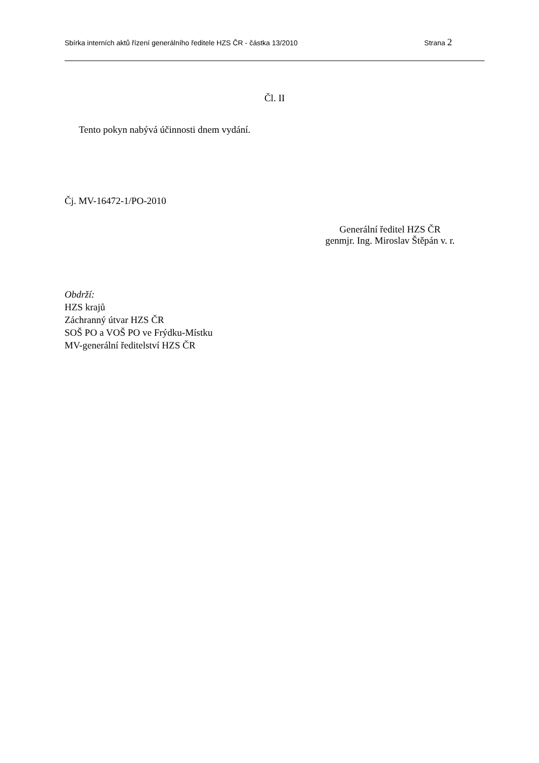Sbírka interních aktů řízení generálního ředitele HZS ČR - částka 13/2010 Strana 2
Čl. II
Tento pokyn nabývá účinnosti dnem vydání.
Čj. MV-16472-1/PO-2010
Generální ředitel HZS ČR
genmjr. Ing. Miroslav Štěpán v. r.
Obdrží:
HZS krajů
Záchranný útvar HZS ČR
SOŠ PO a VOŠ PO ve Frýdku-Místku
MV-generální ředitelství HZS ČR